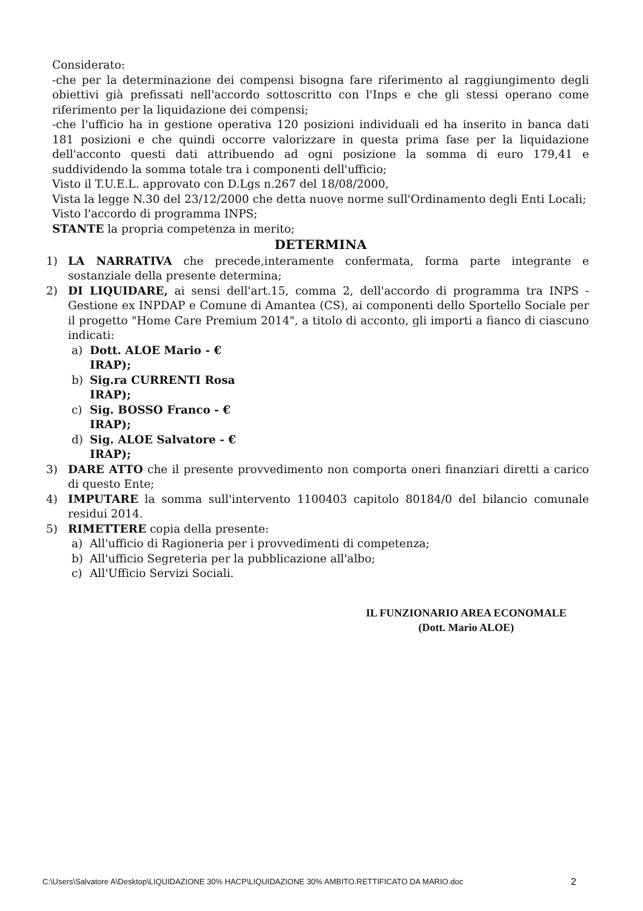Considerato:
-che per la determinazione dei compensi bisogna fare riferimento al raggiungimento degli obiettivi già prefissati nell'accordo sottoscritto con l'Inps e che gli stessi operano come riferimento per la liquidazione dei compensi;
-che l'ufficio ha in gestione operativa 120 posizioni individuali ed ha inserito in banca dati 181 posizioni e che quindi occorre valorizzare in questa prima fase per la liquidazione dell'acconto questi dati attribuendo ad ogni posizione la somma di euro 179,41 e suddividendo la somma totale tra i componenti dell'ufficio;
Visto il T.U.E.L. approvato con D.Lgs n.267 del 18/08/2000,
Vista la legge N.30 del 23/12/2000 che detta nuove norme sull'Ordinamento degli Enti Locali;
Visto l'accordo di programma INPS;
STANTE la propria competenza in merito;
DETERMINA
1) LA NARRATIVA che precede,interamente confermata, forma parte integrante e sostanziale della presente determina;
2) DI LIQUIDARE, ai sensi dell'art.15, comma 2, dell'accordo di programma tra INPS - Gestione ex INPDAP e Comune di Amantea (CS), ai componenti dello Sportello Sociale per il progetto "Home Care Premium 2014", a titolo di acconto, gli importi a fianco di ciascuno indicati:
a) Dott. ALOE Mario - €
IRAP);
b) Sig.ra CURRENTI Rosa
IRAP);
c) Sig. BOSSO Franco - €
IRAP);
d) Sig. ALOE Salvatore - €
IRAP);
3) DARE ATTO che il presente provvedimento non comporta oneri finanziari diretti a carico di questo Ente;
4) IMPUTARE la somma sull'intervento 1100403 capitolo 80184/0 del bilancio comunale residui 2014.
5) RIMETTERE copia della presente:
a) All'ufficio di Ragioneria per i provvedimenti di competenza;
b) All'ufficio Segreteria per la pubblicazione all'albo;
c) All'Ufficio Servizi Sociali.
IL FUNZIONARIO AREA ECONOMALE
(Dott. Mario ALOE)
C:\Users\Salvatore A\Desktop\LIQUIDAZIONE 30% HACP\LIQUIDAZIONE 30% AMBITO.RETTIFICATO DA MARIO.doc 2